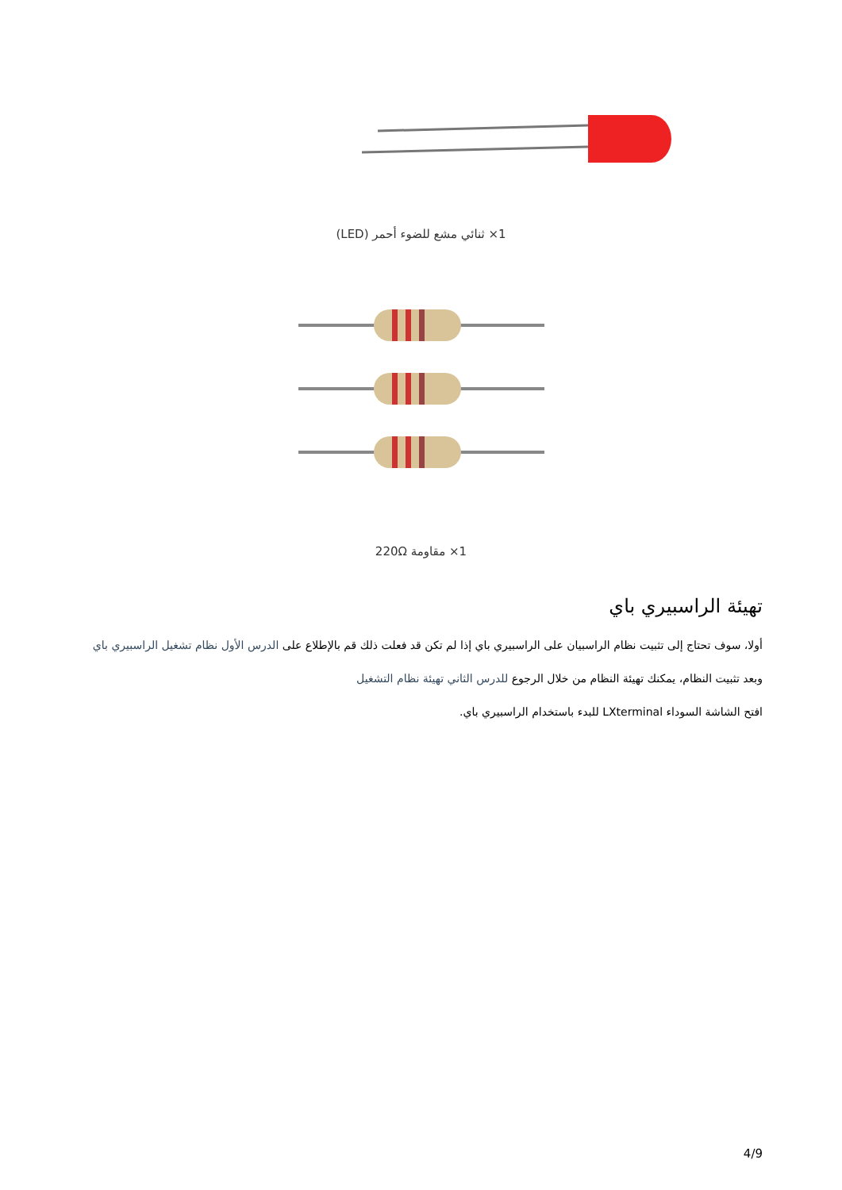1× ثنائي مشع للضوء أحمر (LED)
1× مقاومة 220Ω
تهيئة الراسبيري باي
أولا، سوف تحتاج إلى تثبيت نظام الراسبيان على الراسبيري باي إذا لم تكن قد فعلت ذلك قم بالإطلاع على الدرس الأول نظام تشغيل الراسبيري باي
وبعد تثبيت النظام، يمكنك تهيئة النظام من خلال الرجوع للدرس الثاني تهيئة نظام التشغيل
افتح الشاشة السوداء LXterminal للبدء باستخدام الراسبيري باي.
4/9